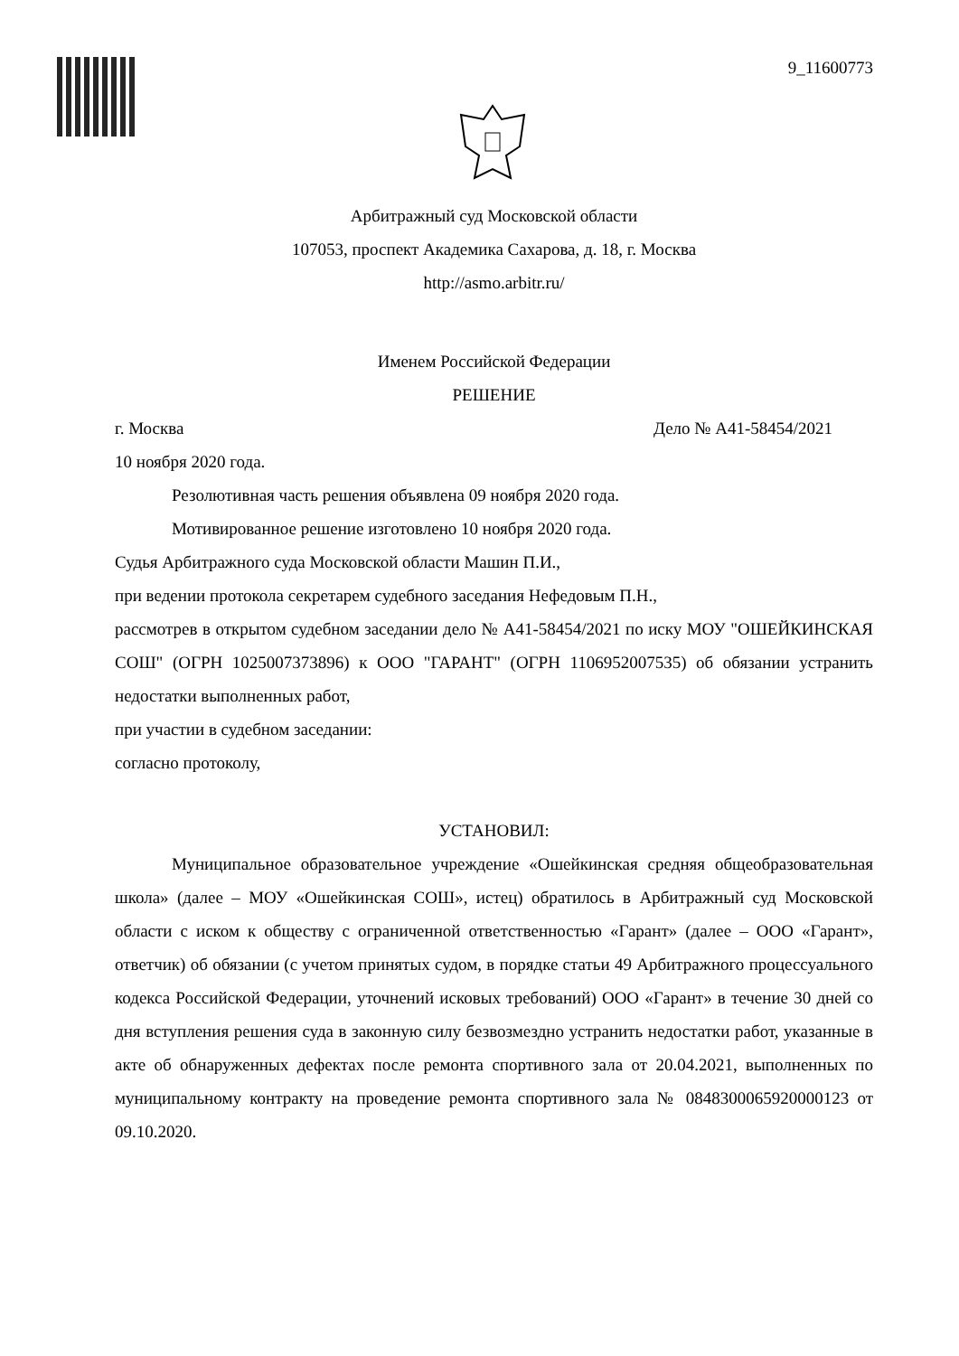9_11600773
Арбитражный суд Московской области
107053, проспект Академика Сахарова, д. 18, г. Москва
http://asmo.arbitr.ru/
Именем Российской Федерации
РЕШЕНИЕ
г. Москва Дело № А41-58454/2021
10 ноября 2020 года.
Резолютивная часть решения объявлена 09 ноября 2020 года.
Мотивированное решение изготовлено 10 ноября 2020 года.
Судья Арбитражного суда Московской области Машин П.И.,
при ведении протокола секретарем судебного заседания Нефедовым П.Н.,
рассмотрев в открытом судебном заседании дело № А41-58454/2021 по иску МОУ "ОШЕЙКИНСКАЯ СОШ" (ОГРН 1025007373896) к ООО "ГАРАНТ" (ОГРН 1106952007535) об обязании устранить недостатки выполненных работ,
при участии в судебном заседании:
согласно протоколу,
УСТАНОВИЛ:
Муниципальное образовательное учреждение «Ошейкинская средняя общеобразовательная школа» (далее – МОУ «Ошейкинская СОШ», истец) обратилось в Арбитражный суд Московской области с иском к обществу с ограниченной ответственностью «Гарант» (далее – ООО «Гарант», ответчик) об обязании (с учетом принятых судом, в порядке статьи 49 Арбитражного процессуального кодекса Российской Федерации, уточнений исковых требований) ООО «Гарант» в течение 30 дней со дня вступления решения суда в законную силу безвозмездно устранить недостатки работ, указанные в акте об обнаруженных дефектах после ремонта спортивного зала от 20.04.2021, выполненных по муниципальному контракту на проведение ремонта спортивного зала № 0848300065920000123 от 09.10.2020.